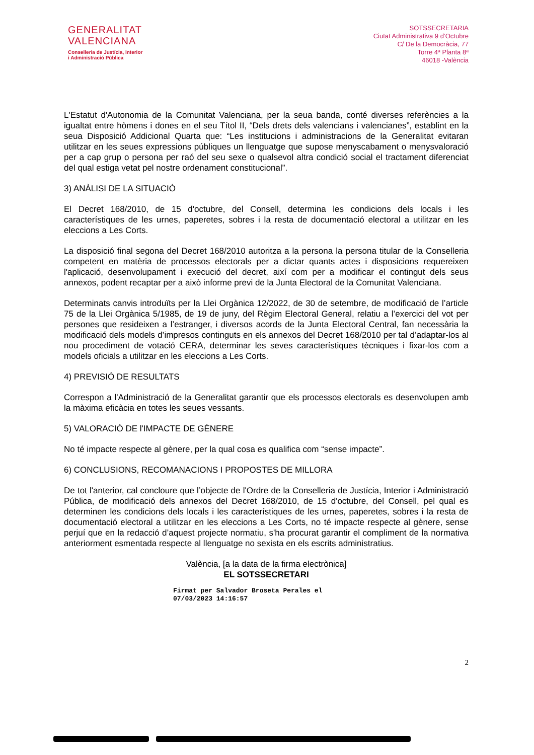GENERALITAT
VALENCIANA
Conselleria de Justícia, Interior
i Administració Pública
SOTSSECRETARIA
Ciutat Administrativa 9 d’Octubre
C/ De la Democràcia, 77
Torre 4ª Planta 8ª
46018 -València
L'Estatut d'Autonomia de la Comunitat Valenciana, per la seua banda, conté diverses referències a la igualtat entre hòmens i dones en el seu Títol II, “Dels drets dels valencians i valencianes”, establint en la seua Disposició Addicional Quarta que: “Les institucions i administracions de la Generalitat evitaran utilitzar en les seues expressions públiques un llenguatge que supose menyscabament o menysvaloració per a cap grup o persona per raó del seu sexe o qualsevol altra condició social el tractament diferenciat del qual estiga vetat pel nostre ordenament constitucional”.
3) ANÀLISI DE LA SITUACIÓ
El Decret 168/2010, de 15 d'octubre, del Consell, determina les condicions dels locals i les característiques de les urnes, paperetes, sobres i la resta de documentació electoral a utilitzar en les eleccions a Les Corts.
La disposició final segona del Decret 168/2010 autoritza a la persona la persona titular de la Conselleria competent en matèria de processos electorals per a dictar quants actes i disposicions requereixen l'aplicació, desenvolupament i execució del decret, així com per a modificar el contingut dels seus annexos, podent recaptar per a això informe previ de la Junta Electoral de la Comunitat Valenciana.
Determinats canvis introduïts per la Llei Orgànica 12/2022, de 30 de setembre, de modificació de l’article 75 de la Llei Orgànica 5/1985, de 19 de juny, del Règim Electoral General, relatiu a l’exercici del vot per persones que resideixen a l’estranger, i diversos acords de la Junta Electoral Central, fan necessària la modificació dels models d’impresos continguts en els annexos del Decret 168/2010 per tal d’adaptar-los al nou procediment de votació CERA, determinar les seves característiques tècniques i fixar-los com a models oficials a utilitzar en les eleccions a Les Corts.
4) PREVISIÓ DE RESULTATS
Correspon a l'Administració de la Generalitat garantir que els processos electorals es desenvolupen amb la màxima eficàcia en totes les seues vessants.
5) VALORACIÓ DE l'IMPACTE DE GÈNERE
No té impacte respecte al gènere, per la qual cosa es qualifica com “sense impacte”.
6) CONCLUSIONS, RECOMANACIONS I PROPOSTES DE MILLORA
De tot l'anterior, cal concloure que l’objecte de l'Ordre de la Conselleria de Justícia, Interior i Administració Pública, de modificació dels annexos del Decret 168/2010, de 15 d'octubre, del Consell, pel qual es determinen les condicions dels locals i les característiques de les urnes, paperetes, sobres i la resta de documentació electoral a utilitzar en les eleccions a Les Corts, no té impacte respecte al gènere, sense perjuí que en la redacció d’aquest projecte normatiu, s'ha procurat garantir el compliment de la normativa anteriorment esmentada respecte al llenguatge no sexista en els escrits administratius.
València, [a la data de la firma electrònica]
EL SOTSSECRETARI
Firmat per Salvador Broseta Perales el 07/03/2023 14:16:57
2